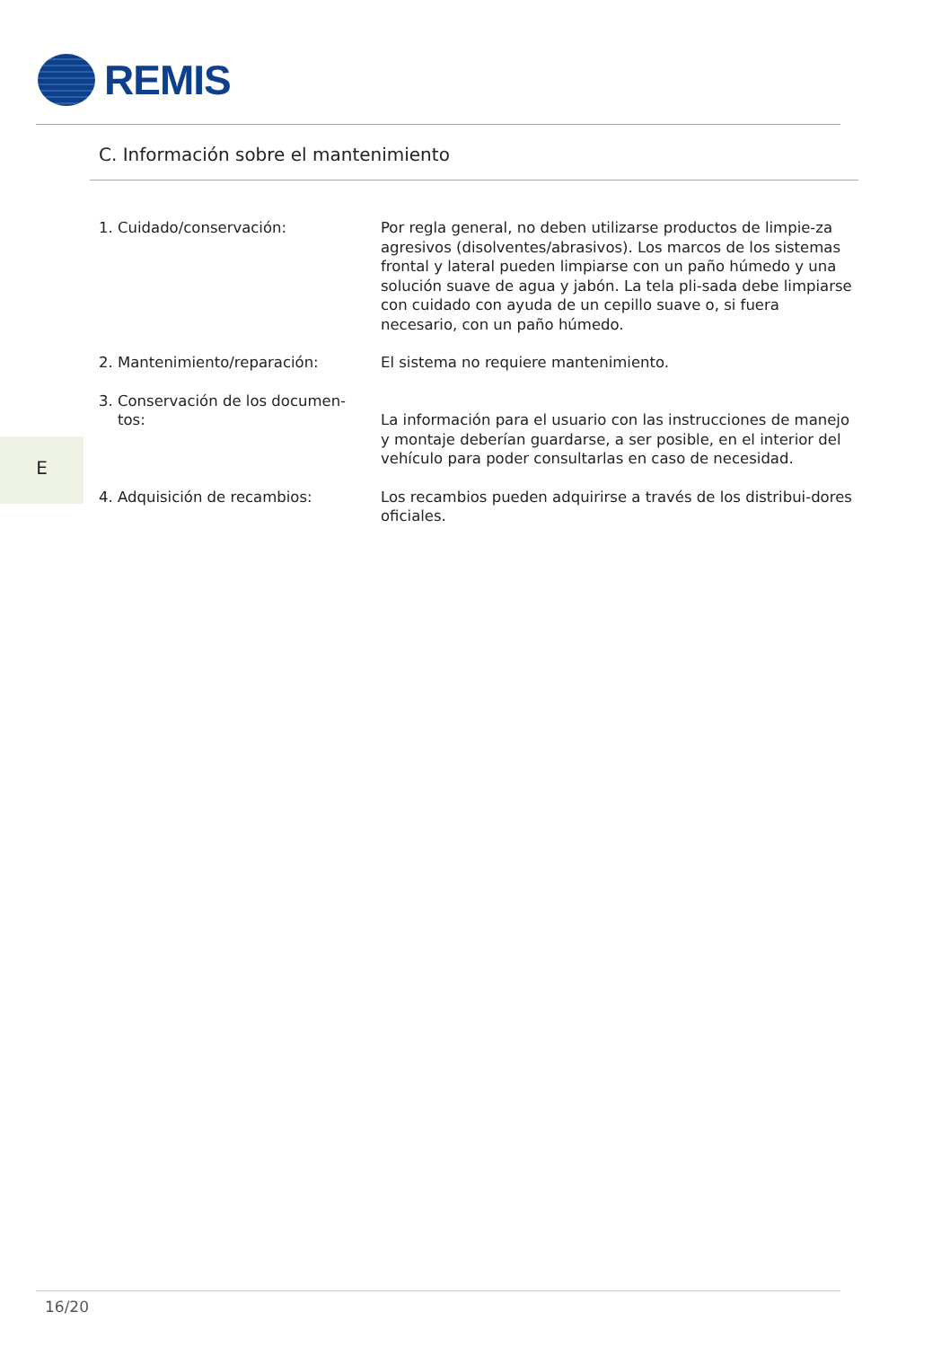REMIS
C. Información sobre el mantenimiento
E
1. Cuidado/conservación: Por regla general, no deben utilizarse productos de limpie-za agresivos (disolventes/abrasivos). Los marcos de los sistemas frontal y lateral pueden limpiarse con un paño húmedo y una solución suave de agua y jabón. La tela pli-sada debe limpiarse con cuidado con ayuda de un cepillo suave o, si fuera necesario, con un paño húmedo.
2. Mantenimiento/reparación: El sistema no requiere mantenimiento.
3. Conservación de los documen-
tos:
La información para el usuario con las instrucciones de manejo y montaje deberían guardarse, a ser posible, en el interior del vehículo para poder consultarlas en caso de necesidad.
4. Adquisición de recambios: Los recambios pueden adquirirse a través de los distribui-dores oficiales.
16/20